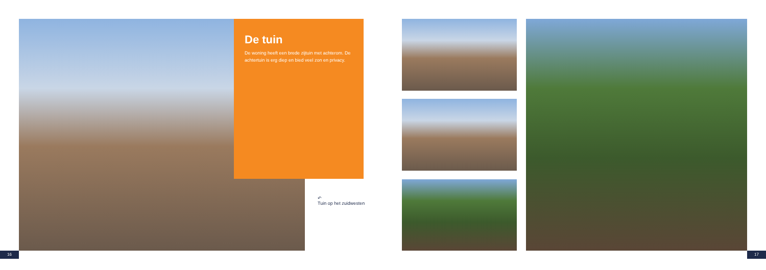De tuin
De woning heeft een brede zijtuin met achterom. De achtertuin is erg diep en bied veel zon en privacy.
↶
Tuin op het zuidwesten
16 17